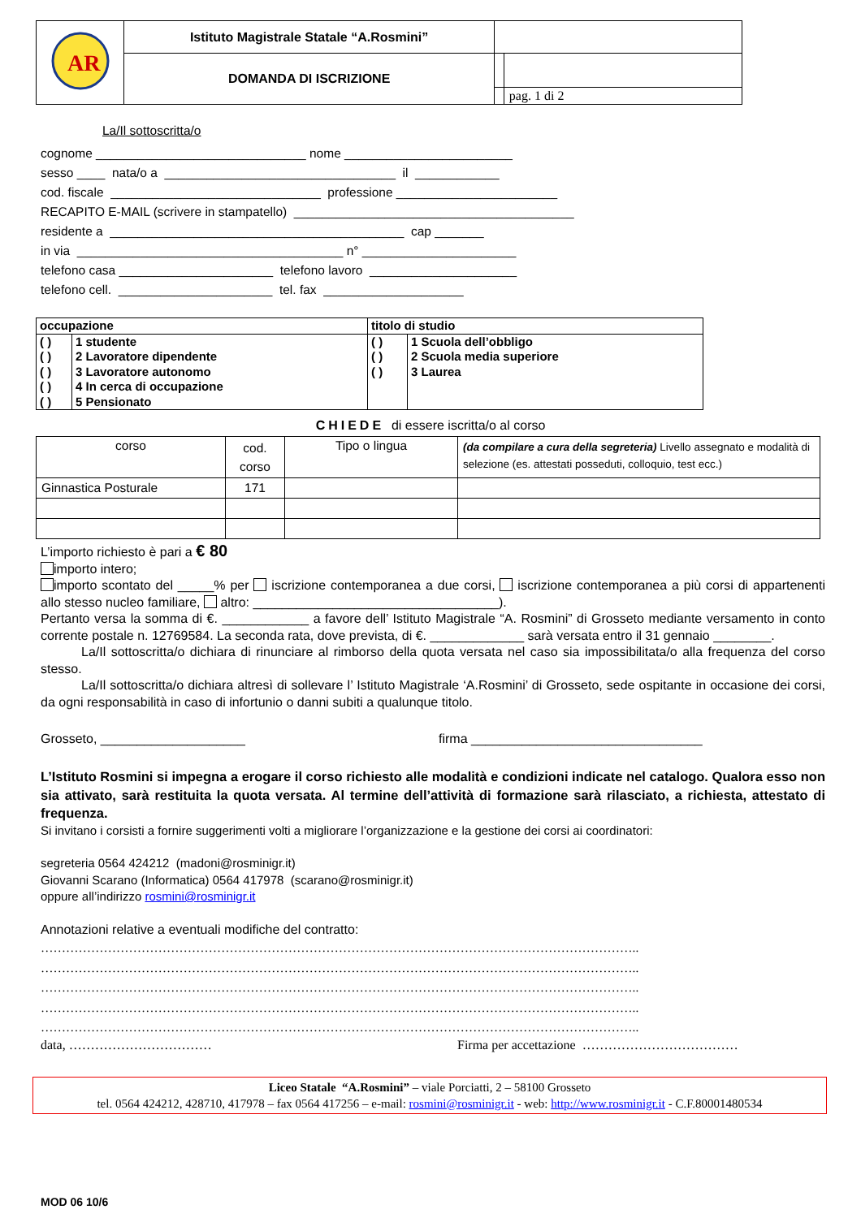| AR | Istituto Magistrale Statale “A.Rosmini” | | |
| | DOMANDA DI ISCRIZIONE | | |
| | | | pag. 1 di 2 |
La/Il sottoscritta/o
cognome ______________________________ nome ________________________
sesso ____ nata/o a _________________________________ il ____________
cod. fiscale ______________________________ professione _______________________
RECAPITO E-MAIL (scrivere in stampatello) ________________________________________
residente a __________________________________________ cap _______
in via ______________________________________ n° ______________________
telefono casa ______________________ telefono lavoro _____________________
telefono cell. ______________________ tel. fax ____________________
| occupazione | | titolo di studio | |
| ( ) | 1 studente | ( ) | 1 Scuola dell’obbligo |
| ( ) | 2 Lavoratore dipendente | ( ) | 2 Scuola media superiore |
| ( ) | 3 Lavoratore autonomo | ( ) | 3 Laurea |
| ( ) | 4 In cerca di occupazione | | |
| ( ) | 5 Pensionato | | |
CHIEDE di essere iscritta/o al corso
| corso | cod. corso | Tipo o lingua | (da compilare a cura della segreteria) Livello assegnato e modalità di selezione (es. attestati posseduti, colloquio, test ecc.) |
| Ginnastica Posturale | 171 | | |
L’importo richiesto è pari a € 80
importo intero;
importo scontato del _____% per iscrizione contemporanea a due corsi, iscrizione contemporanea a più corsi di appartenenti allo stesso nucleo familiare, altro: __________________________________).
Pertanto versa la somma di €. ____________ a favore dell’ Istituto Magistrale “A. Rosmini” di Grosseto mediante versamento in conto corrente postale n. 12769584. La seconda rata, dove prevista, di €. _____________ sarà versata entro il 31 gennaio ________.
La/Il sottoscritta/o dichiara di rinunciare al rimborso della quota versata nel caso sia impossibilitata/o alla frequenza del corso stesso.
La/Il sottoscritta/o dichiara altresì di sollevare l’ Istituto Magistrale ‘A.Rosmini’ di Grosseto, sede ospitante in occasione dei corsi, da ogni responsabilità in caso di infortunio o danni subiti a qualunque titolo.
Grosseto, ____________________ firma ________________________________
L’Istituto Rosmini si impegna a erogare il corso richiesto alle modalità e condizioni indicate nel catalogo. Qualora esso non sia attivato, sarà restituita la quota versata. Al termine dell’attività di formazione sarà rilasciato, a richiesta, attestato di frequenza.
Si invitano i corsisti a fornire suggerimenti volti a migliorare l’organizzazione e la gestione dei corsi ai coordinatori:
segreteria 0564 424212 (madoni@rosminigr.it)
Giovanni Scarano (Informatica) 0564 417978 (scarano@rosminigr.it)
oppure all’indirizzo rosmini@rosminigr.it
Annotazioni relative a eventuali modifiche del contratto:
……………………………………………………………………………………………………………………………..
……………………………………………………………………………………………………………………………..
……………………………………………………………………………………………………………………………..
……………………………………………………………………………………………………………………………..
……………………………………………………………………………………………………………………………..
data, …………………………… Firma per accettazione ………………………………
Liceo Statale “A.Rosmini” – viale Porciatti, 2 – 58100 Grosseto
tel. 0564 424212, 428710, 417978 – fax 0564 417256 – e-mail: rosmini@rosminigr.it - web: http://www.rosminigr.it - C.F.80001480534
MOD 06 10/6